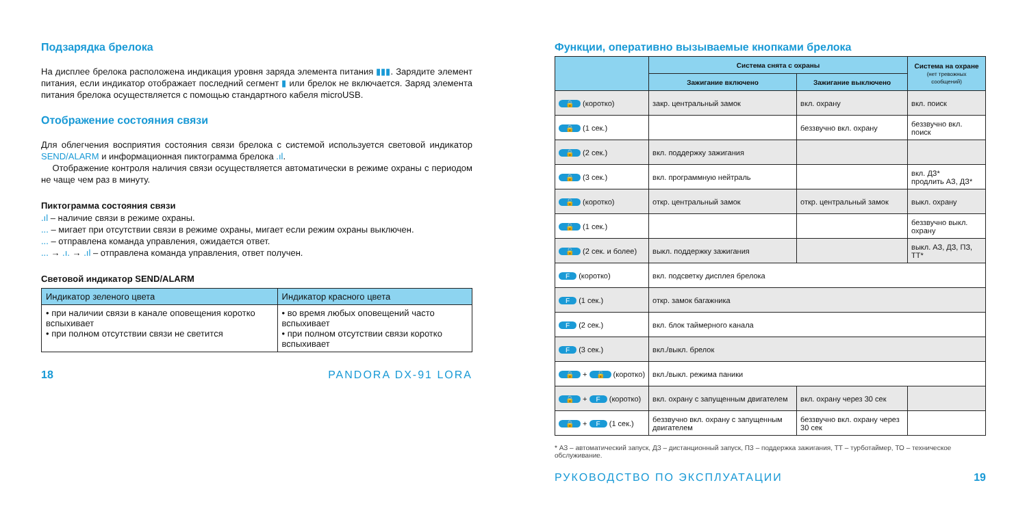Подзарядка брелока
На дисплее брелока расположена индикация уровня заряда элемента питания ▮▮▮. Зарядите элемент питания, если индикатор отображает последний сегмент ▮ или брелок не включается. Заряд элемента питания брелока осуществляется с помощью стандартного кабеля microUSB.
Отображение состояния связи
Для облегчения восприятия состояния связи брелока с системой используется световой индикатор SEND/ALARM и информационная пиктограмма брелока .ıl.
Отображение контроля наличия связи осуществляется автоматически в режиме охраны с периодом не чаще чем раз в минуту.
Пиктограмма состояния связи
.ıl – наличие связи в режиме охраны.
... – мигает при отсутствии связи в режиме охраны, мигает если режим охраны выключен.
... – отправлена команда управления, ожидается ответ.
... → .ı. → .ıl – отправлена команда управления, ответ получен.
Световой индикатор SEND/ALARM
| Индикатор зеленого цвета | Индикатор красного цвета |
| --- | --- |
| • при наличии связи в канале оповещения коротко вспыхивает • при полном отсутствии связи не светится | • во время любых оповещений часто вспыхивает • при полном отсутствии связи коротко вспыхивает |
18 PANDORA DX-91 LORA
Функции, оперативно вызываемые кнопками брелока
| | Система снята с охраны | | Система на охране (нет тревожных сообщений) |
| --- | --- | --- | --- |
| | Зажигание включено | Зажигание выключено | |
| 🔒 (коротко) | закр. центральный замок | вкл. охрану | вкл. поиск |
| 🔒 (1 сек.) | | беззвучно вкл. охрану | беззвучно вкл. поиск |
| 🔒 (2 сек.) | вкл. поддержку зажигания | | |
| 🔒 (3 сек.) | вкл. программную нейтраль | | вкл. ДЗ* продлить АЗ, ДЗ* |
| 🔓 (коротко) | откр. центральный замок | откр. центральный замок | выкл. охрану |
| 🔓 (1 сек.) | | | беззвучно выкл. охрану |
| 🔓 (2 сек. и более) | выкл. поддержку зажигания | | выкл. АЗ, ДЗ, ПЗ, ТТ* |
| F (коротко) | вкл. подсветку дисплея брелока | | |
| F (1 сек.) | откр. замок багажника | | |
| F (2 сек.) | вкл. блок таймерного канала | | |
| F (3 сек.) | вкл./выкл. брелок | | |
| 🔒 + 🔓 (коротко) | вкл./выкл. режима паники | | |
| 🔒 + F (коротко) | вкл. охрану с запущенным двигателем | вкл. охрану через 30 сек | |
| 🔒 + F (1 сек.) | беззвучно вкл. охрану с запущенным двигателем | беззвучно вкл. охрану через 30 сек | |
* АЗ – автоматический запуск, ДЗ – дистанционный запуск, ПЗ – поддержка зажигания, ТТ – турботаймер, ТО – техническое обслуживание.
РУКОВОДСТВО ПО ЭКСПЛУАТАЦИИ 19